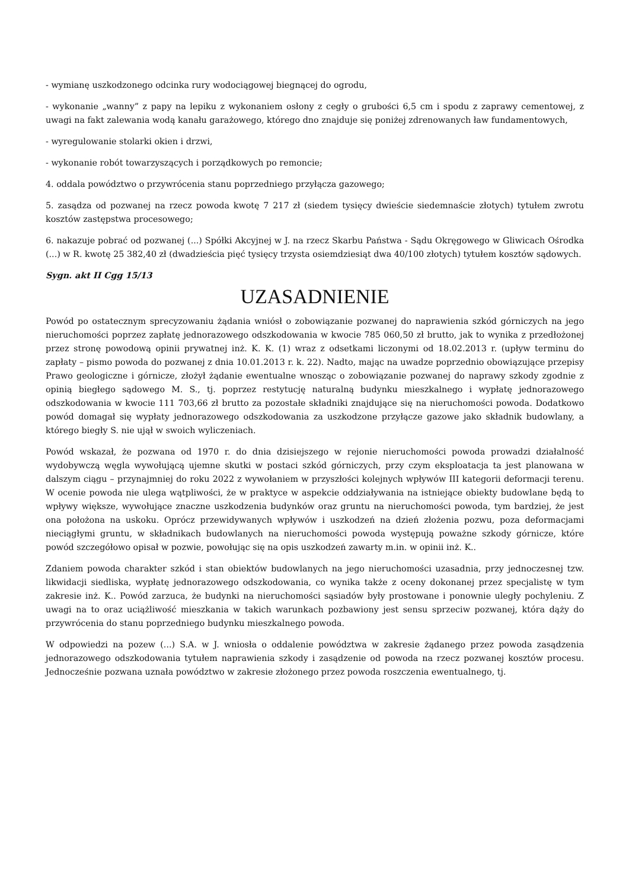- wymianę uszkodzonego odcinka rury wodociągowej biegnącej do ogrodu,
- wykonanie „wanny” z papy na lepiku z wykonaniem osłony z cegły o grubości 6,5 cm i spodu z zaprawy cementowej, z uwagi na fakt zalewania wodą kanału garażowego, którego dno znajduje się poniżej zdrenowanych ław fundamentowych,
- wyregulowanie stolarki okien i drzwi,
- wykonanie robót towarzyszących i porządkowych po remoncie;
4. oddala powództwo o przywrócenia stanu poprzedniego przyłącza gazowego;
5. zasądza od pozwanej na rzecz powoda kwotę 7 217 zł (siedem tysięcy dwieście siedemnaście złotych) tytułem zwrotu kosztów zastępstwa procesowego;
6. nakazuje pobrać od pozwanej (...) Spółki Akcyjnej w J. na rzecz Skarbu Państwa - Sądu Okręgowego w Gliwicach Ośrodka (...) w R. kwotę 25 382,40 zł (dwadzieścia pięć tysięcy trzysta osiemdziesiąt dwa 40/100 złotych) tytułem kosztów sądowych.
Sygn. akt II Cgg 15/13
UZASADNIENIE
Powód po ostatecznym sprecyzowaniu żądania wniósł o zobowiązanie pozwanej do naprawienia szkód górniczych na jego nieruchomości poprzez zapłatę jednorazowego odszkodowania w kwocie 785 060,50 zł brutto, jak to wynika z przedłożonej przez stronę powodową opinii prywatnej inż. K. K. (1) wraz z odsetkami liczonymi od 18.02.2013 r. (upływ terminu do zapłaty – pismo powoda do pozwanej z dnia 10.01.2013 r. k. 22). Nadto, mając na uwadze poprzednio obowiązujące przepisy Prawo geologiczne i górnicze, złożył żądanie ewentualne wnosząc o zobowiązanie pozwanej do naprawy szkody zgodnie z opinią biegłego sądowego M. S., tj. poprzez restytucję naturalną budynku mieszkalnego i wypłatę jednorazowego odszkodowania w kwocie 111 703,66 zł brutto za pozostałe składniki znajdujące się na nieruchomości powoda. Dodatkowo powód domagał się wypłaty jednorazowego odszkodowania za uszkodzone przyłącze gazowe jako składnik budowlany, a którego biegły S. nie ujął w swoich wyliczeniach.
Powód wskazał, że pozwana od 1970 r. do dnia dzisiejszego w rejonie nieruchomości powoda prowadzi działalność wydobywczą węgla wywołującą ujemne skutki w postaci szkód górniczych, przy czym eksploatacja ta jest planowana w dalszym ciągu – przynajmniej do roku 2022 z wywołaniem w przyszłości kolejnych wpływów III kategorii deformacji terenu. W ocenie powoda nie ulega wątpliwości, że w praktyce w aspekcie oddziaływania na istniejące obiekty budowlane będą to wpływy większe, wywołujące znaczne uszkodzenia budynków oraz gruntu na nieruchomości powoda, tym bardziej, że jest ona położona na uskoku. Oprócz przewidywanych wpływów i uszkodzeń na dzień złożenia pozwu, poza deformacjami nieciągłymi gruntu, w składnikach budowlanych na nieruchomości powoda występują poważne szkody górnicze, które powód szczegółowo opisał w pozwie, powołując się na opis uszkodzeń zawarty m.in. w opinii inż. K..
Zdaniem powoda charakter szkód i stan obiektów budowlanych na jego nieruchomości uzasadnia, przy jednoczesnej tzw. likwidacji siedliska, wypłatę jednorazowego odszkodowania, co wynika także z oceny dokonanej przez specjalistę w tym zakresie inż. K.. Powód zarzuca, że budynki na nieruchomości sąsiadów były prostowane i ponownie uległy pochyleniu. Z uwagi na to oraz uciążliwość mieszkania w takich warunkach pozbawiony jest sensu sprzeciw pozwanej, która dąży do przywrócenia do stanu poprzedniego budynku mieszkalnego powoda.
W odpowiedzi na pozew (...) S.A. w J. wniosła o oddalenie powództwa w zakresie żądanego przez powoda zasądzenia jednorazowego odszkodowania tytułem naprawienia szkody i zasądzenie od powoda na rzecz pozwanej kosztów procesu. Jednocześnie pozwana uznała powództwo w zakresie złożonego przez powoda roszczenia ewentualnego, tj.